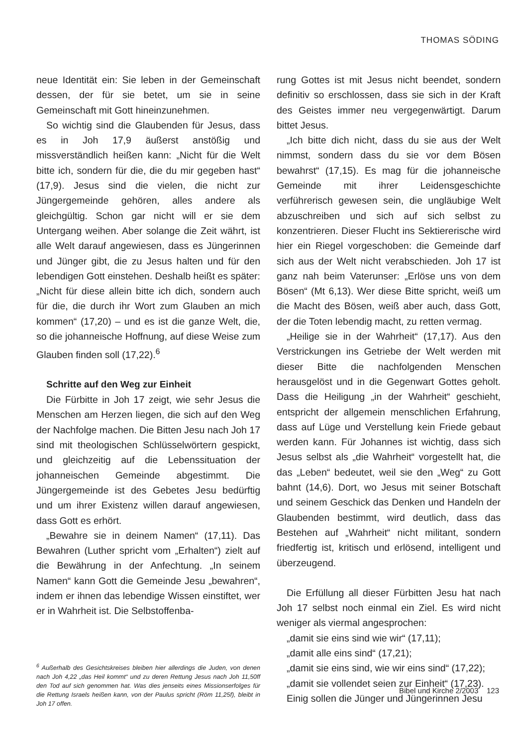THOMAS SÖDING
neue Identität ein: Sie leben in der Gemeinschaft dessen, der für sie betet, um sie in seine Gemeinschaft mit Gott hineinzunehmen.
So wichtig sind die Glaubenden für Jesus, dass es in Joh 17,9 äußerst anstößig und missverständlich heißen kann: „Nicht für die Welt bitte ich, sondern für die, die du mir gegeben hast“ (17,9). Jesus sind die vielen, die nicht zur Jüngergemeinde gehören, alles andere als gleichgültig. Schon gar nicht will er sie dem Untergang weihen. Aber solange die Zeit währt, ist alle Welt darauf angewiesen, dass es Jüngerinnen und Jünger gibt, die zu Jesus halten und für den lebendigen Gott einstehen. Deshalb heißt es später: „Nicht für diese allein bitte ich dich, sondern auch für die, die durch ihr Wort zum Glauben an mich kommen“ (17,20) – und es ist die ganze Welt, die, so die johanneische Hoffnung, auf diese Weise zum Glauben finden soll (17,22).<sup>6</sup>
Schritte auf den Weg zur Einheit
Die Fürbitte in Joh 17 zeigt, wie sehr Jesus die Menschen am Herzen liegen, die sich auf den Weg der Nachfolge machen. Die Bitten Jesu nach Joh 17 sind mit theologischen Schlüsselwörtern gespickt, und gleichzeitig auf die Lebenssituation der johanneischen Gemeinde abgestimmt. Die Jüngergemeinde ist des Gebetes Jesu bedürftig und um ihrer Existenz willen darauf angewiesen, dass Gott es erhört.
„Bewahre sie in deinem Namen“ (17,11). Das Bewahren (Luther spricht vom „Erhalten“) zielt auf die Bewährung in der Anfechtung. „In seinem Namen“ kann Gott die Gemeinde Jesu „bewahren“, indem er ihnen das lebendige Wissen einstiftet, wer er in Wahrheit ist. Die Selbstoffenba-
<sup>6</sup> Außerhalb des Gesichtskreises bleiben hier allerdings die Juden, von denen nach Joh 4,22 „das Heil kommt“ und zu deren Rettung Jesus nach Joh 11,50ff den Tod auf sich genommen hat. Was dies jenseits eines Missionserfolges für die Rettung Israels heißen kann, von der Paulus spricht (Röm 11,25f), bleibt in Joh 17 offen.
rung Gottes ist mit Jesus nicht beendet, sondern definitiv so erschlossen, dass sie sich in der Kraft des Geistes immer neu vergegenwärtigt. Darum bittet Jesus.
„Ich bitte dich nicht, dass du sie aus der Welt nimmst, sondern dass du sie vor dem Bösen bewahrst“ (17,15). Es mag für die johanneische Gemeinde mit ihrer Leidensgeschichte verführerisch gewesen sein, die ungläubige Welt abzuschreiben und sich auf sich selbst zu konzentrieren. Dieser Flucht ins Sektiererische wird hier ein Riegel vorgeschoben: die Gemeinde darf sich aus der Welt nicht verabschieden. Joh 17 ist ganz nah beim Vaterunser: „Erlöse uns von dem Bösen“ (Mt 6,13). Wer diese Bitte spricht, weiß um die Macht des Bösen, weiß aber auch, dass Gott, der die Toten lebendig macht, zu retten vermag.
„Heilige sie in der Wahrheit“ (17,17). Aus den Verstrickungen ins Getriebe der Welt werden mit dieser Bitte die nachfolgenden Menschen herausgelöst und in die Gegenwart Gottes geholt. Dass die Heiligung „in der Wahrheit“ geschieht, entspricht der allgemein menschlichen Erfahrung, dass auf Lüge und Verstellung kein Friede gebaut werden kann. Für Johannes ist wichtig, dass sich Jesus selbst als „die Wahrheit“ vorgestellt hat, die das „Leben“ bedeutet, weil sie den „Weg“ zu Gott bahnt (14,6). Dort, wo Jesus mit seiner Botschaft und seinem Geschick das Denken und Handeln der Glaubenden bestimmt, wird deutlich, dass das Bestehen auf „Wahrheit“ nicht militant, sondern friedfertig ist, kritisch und erlösend, intelligent und überzeugend.
Die Erfüllung all dieser Fürbitten Jesu hat nach Joh 17 selbst noch einmal ein Ziel. Es wird nicht weniger als viermal angesprochen:
„damit sie eins sind wie wir“ (17,11);
„damit alle eins sind“ (17,21);
„damit sie eins sind, wie wir eins sind“ (17,22);
„damit sie vollendet seien zur Einheit“ (17,23).
Einig sollen die Jünger und Jüngerinnen Jesu
Bibel und Kirche 2/2003 123